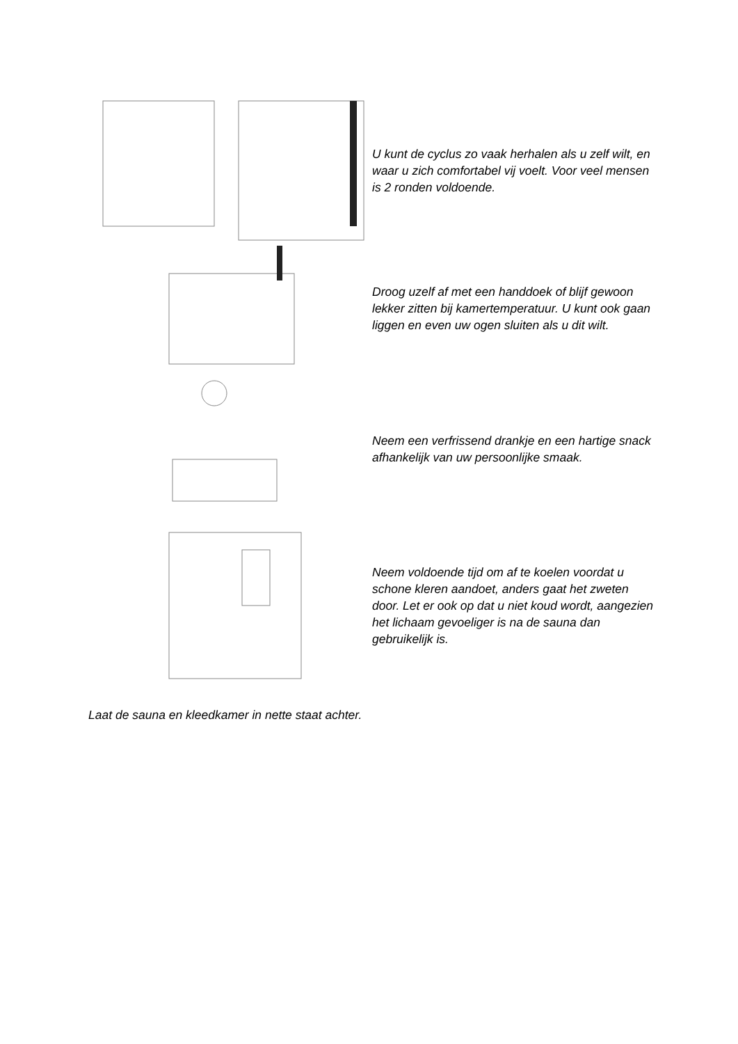U kunt de cyclus zo vaak herhalen als u zelf wilt, en waar u zich comfortabel vij voelt. Voor veel mensen is 2 ronden voldoende.
Droog uzelf af met een handdoek of blijf gewoon lekker zitten bij kamertemperatuur. U kunt ook gaan liggen en even uw ogen sluiten als u dit wilt.
Neem een verfrissend drankje en een hartige snack afhankelijk van uw persoonlijke smaak.
Neem voldoende tijd om af te koelen voordat u schone kleren aandoet, anders gaat het zweten door. Let er ook op dat u niet koud wordt, aangezien het lichaam gevoeliger is na de sauna dan gebruikelijk is.
Laat de sauna en kleedkamer in nette staat achter.